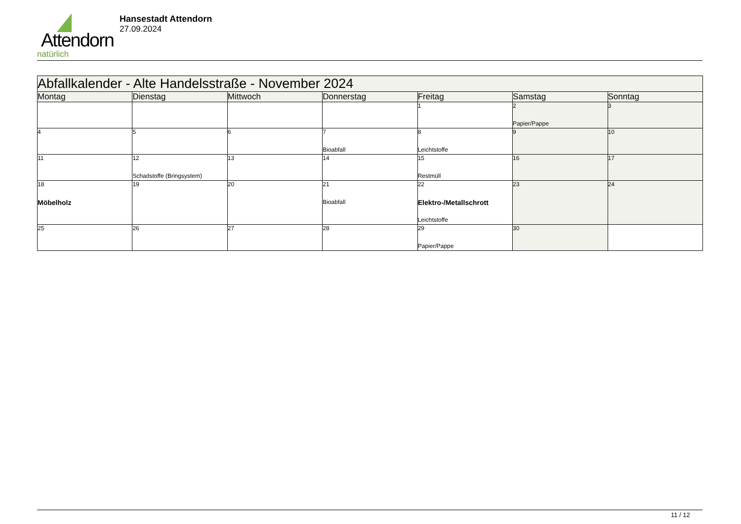Attendorn
natürlich
Hansestadt Attendorn
27.09.2024
| Abfallkalender - Alte Handelsstraße - November 2024 | | | | | | |
| --- | --- | --- | --- | --- | --- | --- |
| Montag | Dienstag | Mittwoch | Donnerstag | Freitag | Samstag | Sonntag |
| | | | | 1 | 2 Papier/Pappe | 3 |
| 4 | 5 | 6 | 7 Bioabfall | 8 Leichtstoffe | 9 | 10 |
| 11 | 12 Schadstoffe (Bringsystem) | 13 | 14 | 15 Restmüll | 16 | 17 |
| 18 Möbelholz | 19 | 20 | 21 Bioabfall | 22 Elektro-/Metallschrott Leichtstoffe | 23 | 24 |
| 25 | 26 | 27 | 28 | 29 Papier/Pappe | 30 | |
11 / 12